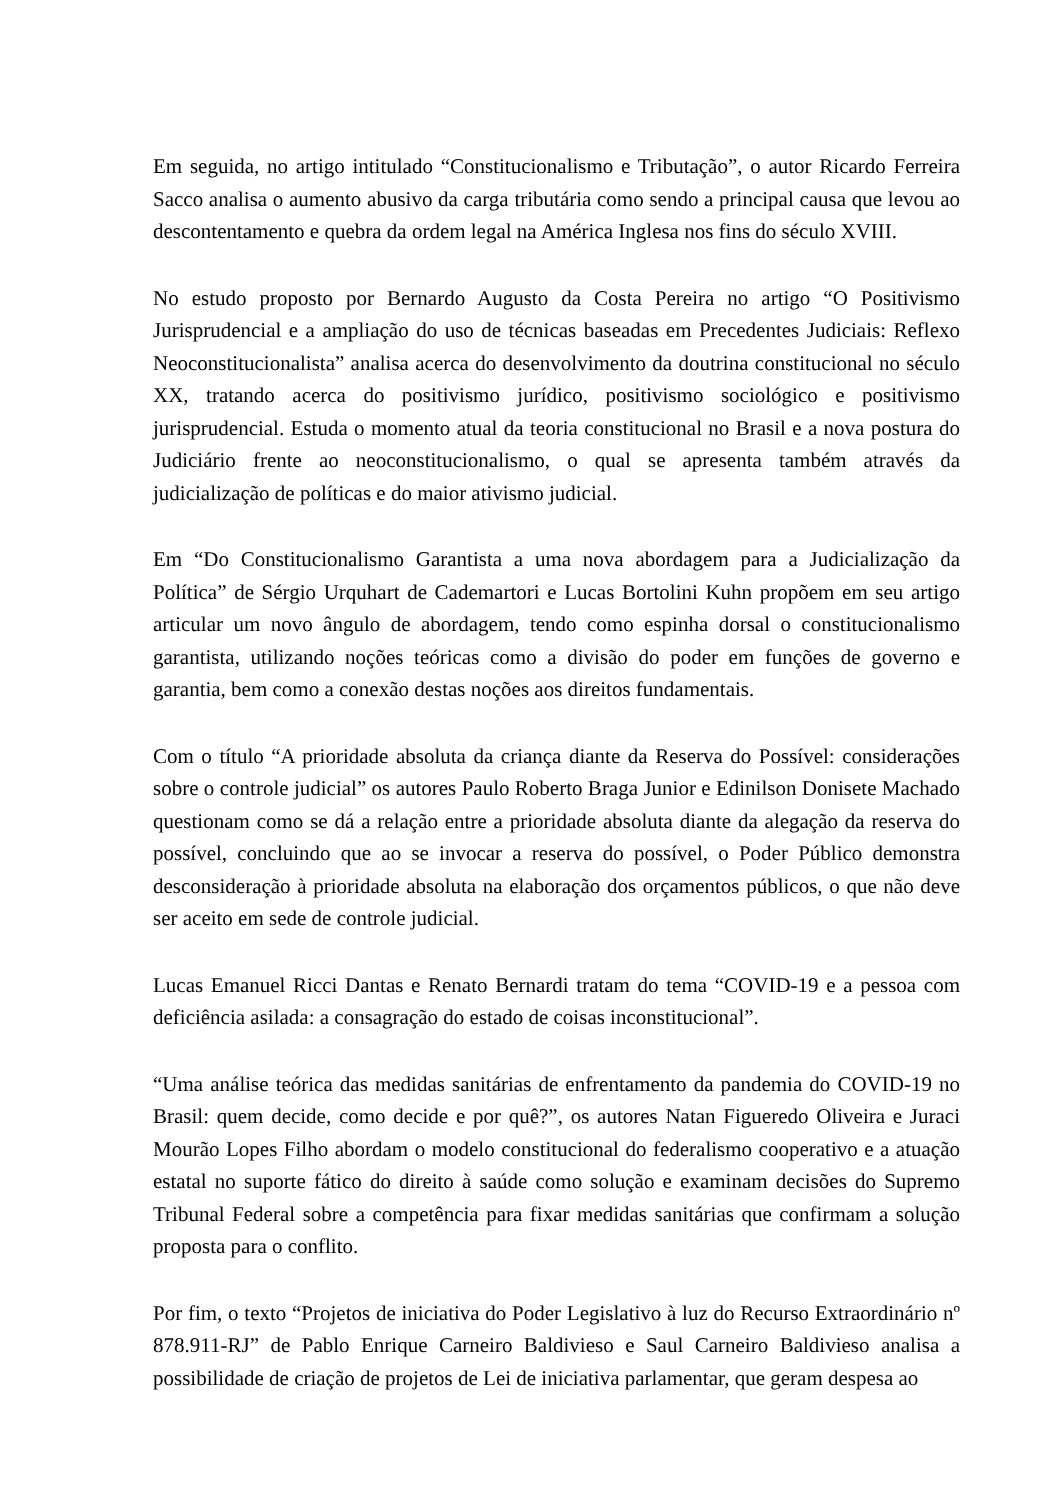Em seguida, no artigo intitulado “Constitucionalismo e Tributação”, o autor Ricardo Ferreira Sacco analisa o aumento abusivo da carga tributária como sendo a principal causa que levou ao descontentamento e quebra da ordem legal na América Inglesa nos fins do século XVIII.
No estudo proposto por Bernardo Augusto da Costa Pereira no artigo “O Positivismo Jurisprudencial e a ampliação do uso de técnicas baseadas em Precedentes Judiciais: Reflexo Neoconstitucionalista” analisa acerca do desenvolvimento da doutrina constitucional no século XX, tratando acerca do positivismo jurídico, positivismo sociológico e positivismo jurisprudencial. Estuda o momento atual da teoria constitucional no Brasil e a nova postura do Judiciário frente ao neoconstitucionalismo, o qual se apresenta também através da judicialização de políticas e do maior ativismo judicial.
Em “Do Constitucionalismo Garantista a uma nova abordagem para a Judicialização da Política” de Sérgio Urquhart de Cademartori e Lucas Bortolini Kuhn propõem em seu artigo articular um novo ângulo de abordagem, tendo como espinha dorsal o constitucionalismo garantista, utilizando noções teóricas como a divisão do poder em funções de governo e garantia, bem como a conexão destas noções aos direitos fundamentais.
Com o título “A prioridade absoluta da criança diante da Reserva do Possível: considerações sobre o controle judicial” os autores Paulo Roberto Braga Junior e Edinilson Donisete Machado questionam como se dá a relação entre a prioridade absoluta diante da alegação da reserva do possível, concluindo que ao se invocar a reserva do possível, o Poder Público demonstra desconsideração à prioridade absoluta na elaboração dos orçamentos públicos, o que não deve ser aceito em sede de controle judicial.
Lucas Emanuel Ricci Dantas e Renato Bernardi tratam do tema “COVID-19 e a pessoa com deficiência asilada: a consagração do estado de coisas inconstitucional”.
“Uma análise teórica das medidas sanitárias de enfrentamento da pandemia do COVID-19 no Brasil: quem decide, como decide e por quê?”, os autores Natan Figueredo Oliveira e Juraci Mourão Lopes Filho abordam o modelo constitucional do federalismo cooperativo e a atuação estatal no suporte fático do direito à saúde como solução e examinam decisões do Supremo Tribunal Federal sobre a competência para fixar medidas sanitárias que confirmam a solução proposta para o conflito.
Por fim, o texto “Projetos de iniciativa do Poder Legislativo à luz do Recurso Extraordinário nº 878.911-RJ” de Pablo Enrique Carneiro Baldivieso e Saul Carneiro Baldivieso analisa a possibilidade de criação de projetos de Lei de iniciativa parlamentar, que geram despesa ao